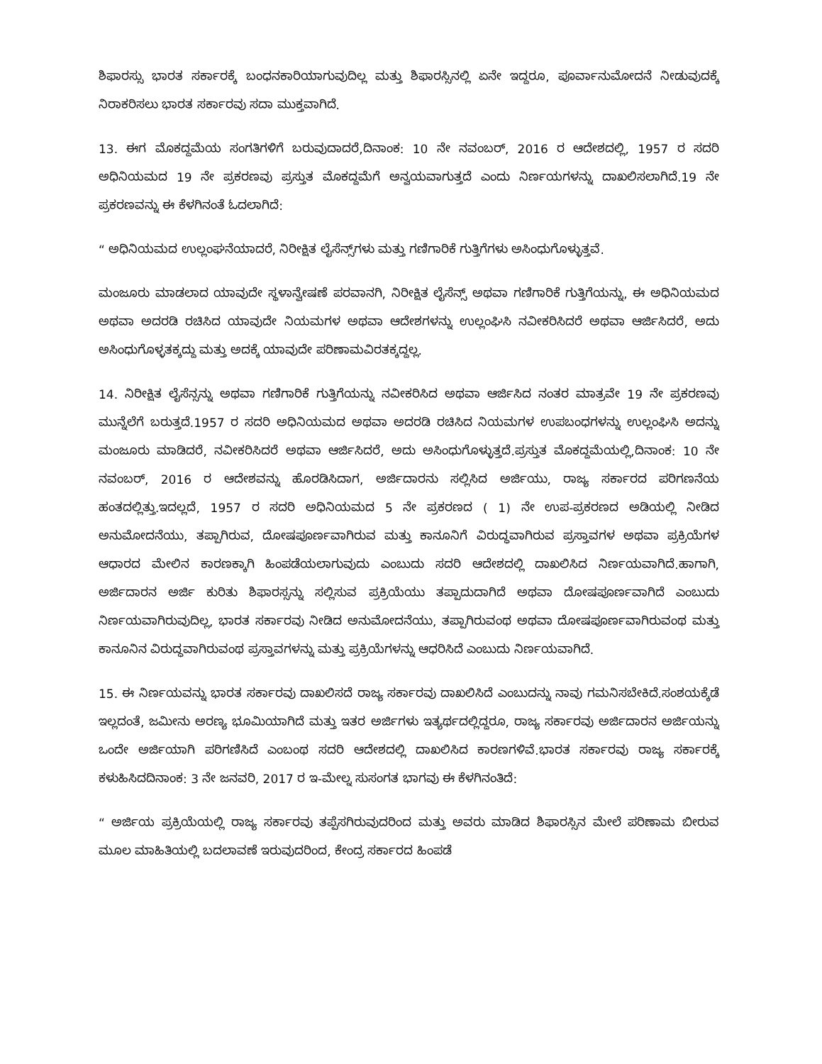ಶಿಫಾರಸ್ಸು ಭಾರತ ಸರ್ಕಾರಕ್ಕೆ ಬಂಧನಕಾರಿಯಾಗುವುದಿಲ್ಲ ಮತ್ತು ಶಿಫಾರಸ್ಸಿನಲ್ಲಿ ಏನೇ ಇದ್ದರೂ, ಪೂರ್ವಾನುಮೋದನೆ ನೀಡುವುದಕ್ಕೆ ನಿರಾಕರಿಸಲು ಭಾರತ ಸರ್ಕಾರವು ಸದಾ ಮುಕ್ತವಾಗಿದೆ.
13. ಈಗ ಮೊಕದ್ದಮೆಯ ಸಂಗತಿಗಳಿಗೆ ಬರುವುದಾದರೆ,ದಿನಾಂಕ: 10 ನೇ ನವಂಬರ್, 2016 ರ ಆದೇಶದಲ್ಲಿ, 1957 ರ ಸದರಿ ಅಧಿನಿಯಮದ 19 ನೇ ಪ್ರಕರಣವು ಪ್ರಸ್ತುತ ಮೊಕದ್ದಮೆಗೆ ಅನ್ವಯವಾಗುತ್ತದೆ ಎಂದು ನಿರ್ಣಯಗಳನ್ನು ದಾಖಲಿಸಲಾಗಿದೆ.19 ನೇ ಪ್ರಕರಣವನ್ನು ಈ ಕೆಳಗಿನಂತೆ ಓದಲಾಗಿದೆ:
“ ಅಧಿನಿಯಮದ ಉಲ್ಲಂಘನೆಯಾದರೆ, ನಿರೀಕ್ಷಿತ ಲೈಸೆನ್ಸ್‌ಗಳು ಮತ್ತು ಗಣಿಗಾರಿಕೆ ಗುತ್ತಿಗೆಗಳು ಅಸಿಂಧುಗೊಳ್ಳುತ್ತವೆ.
ಮಂಜೂರು ಮಾಡಲಾದ ಯಾವುದೇ ಸ್ಥಳಾನ್ವೇಷಣೆ ಪರವಾನಗಿ, ನಿರೀಕ್ಷಿತ ಲೈಸೆನ್ಸ್ ಅಥವಾ ಗಣಿಗಾರಿಕೆ ಗುತ್ತಿಗೆಯನ್ನು, ಈ ಅಧಿನಿಯಮದ ಅಥವಾ ಅದರಡಿ ರಚಿಸಿದ ಯಾವುದೇ ನಿಯಮಗಳ ಅಥವಾ ಆದೇಶಗಳನ್ನು ಉಲ್ಲಂಘಿಸಿ ನವೀಕರಿಸಿದರೆ ಅಥವಾ ಆರ್ಜಿಸಿದರೆ, ಅದು ಅಸಿಂಧುಗೊಳ್ಳತಕ್ಕದ್ದು ಮತ್ತು ಅದಕ್ಕೆ ಯಾವುದೇ ಪರಿಣಾಮವಿರತಕ್ಕದ್ದಲ್ಲ.
14. ನಿರೀಕ್ಷಿತ ಲೈಸೆನ್ಸನ್ನು ಅಥವಾ ಗಣಿಗಾರಿಕೆ ಗುತ್ತಿಗೆಯನ್ನು ನವೀಕರಿಸಿದ ಅಥವಾ ಆರ್ಜಿಸಿದ ನಂತರ ಮಾತ್ರವೇ 19 ನೇ ಪ್ರಕರಣವು ಮುನ್ನೆಲೆಗೆ ಬರುತ್ತದೆ.1957 ರ ಸದರಿ ಅಧಿನಿಯಮದ ಅಥವಾ ಅದರಡಿ ರಚಿಸಿದ ನಿಯಮಗಳ ಉಪಬಂಧಗಳನ್ನು ಉಲ್ಲಂಘಿಸಿ ಅದನ್ನು ಮಂಜೂರು ಮಾಡಿದರೆ, ನವೀಕರಿಸಿದರೆ ಅಥವಾ ಆರ್ಜಿಸಿದರೆ, ಅದು ಅಸಿಂಧುಗೊಳ್ಳುತ್ತದೆ.ಪ್ರಸ್ತುತ ಮೊಕದ್ದಮೆಯಲ್ಲಿ,ದಿನಾಂಕ: 10 ನೇ ನವಂಬರ್, 2016 ರ ಆದೇಶವನ್ನು ಹೊರಡಿಸಿದಾಗ, ಅರ್ಜಿದಾರನು ಸಲ್ಲಿಸಿದ ಅರ್ಜಿಯು, ರಾಜ್ಯ ಸರ್ಕಾರದ ಪರಿಗಣನೆಯ ಹಂತದಲ್ಲಿತ್ತು.ಇದಲ್ಲದೆ, 1957 ರ ಸದರಿ ಅಧಿನಿಯಮದ 5 ನೇ ಪ್ರಕರಣದ ( 1) ನೇ ಉಪ-ಪ್ರಕರಣದ ಅಡಿಯಲ್ಲಿ ನೀಡಿದ ಅನುಮೋದನೆಯು, ತಪ್ಪಾಗಿರುವ, ದೋಷಪೂರ್ಣವಾಗಿರುವ ಮತ್ತು ಕಾನೂನಿಗೆ ವಿರುದ್ಧವಾಗಿರುವ ಪ್ರಸ್ತಾವಗಳ ಅಥವಾ ಪ್ರಕ್ರಿಯೆಗಳ ಆಧಾರದ ಮೇಲಿನ ಕಾರಣಕ್ಕಾಗಿ ಹಿಂಪಡೆಯಲಾಗುವುದು ಎಂಬುದು ಸದರಿ ಆದೇಶದಲ್ಲಿ ದಾಖಲಿಸಿದ ನಿರ್ಣಯವಾಗಿದೆ.ಹಾಗಾಗಿ, ಅರ್ಜಿದಾರನ ಅರ್ಜಿ ಕುರಿತು ಶಿಫಾರಸ್ಸನ್ನು ಸಲ್ಲಿಸುವ ಪ್ರಕ್ರಿಯೆಯು ತಪ್ಪಾದುದಾಗಿದೆ ಅಥವಾ ದೋಷಪೂರ್ಣವಾಗಿದೆ ಎಂಬುದು ನಿರ್ಣಯವಾಗಿರುವುದಿಲ್ಲ, ಭಾರತ ಸರ್ಕಾರವು ನೀಡಿದ ಅನುಮೋದನೆಯು, ತಪ್ಪಾಗಿರುವಂಥ ಅಥವಾ ದೋಷಪೂರ್ಣವಾಗಿರುವಂಥ ಮತ್ತು ಕಾನೂನಿನ ವಿರುದ್ಧವಾಗಿರುವಂಥ ಪ್ರಸ್ತಾವಗಳನ್ನು ಮತ್ತು ಪ್ರಕ್ರಿಯೆಗಳನ್ನು ಆಧರಿಸಿದೆ ಎಂಬುದು ನಿರ್ಣಯವಾಗಿದೆ.
15. ಈ ನಿರ್ಣಯವನ್ನು ಭಾರತ ಸರ್ಕಾರವು ದಾಖಲಿಸದೆ ರಾಜ್ಯ ಸರ್ಕಾರವು ದಾಖಲಿಸಿದೆ ಎಂಬುದನ್ನು ನಾವು ಗಮನಿಸಬೇಕಿದೆ.ಸಂಶಯಕ್ಕೆಡೆ ಇಲ್ಲದಂತೆ, ಜಮೀನು ಅರಣ್ಯ ಭೂಮಿಯಾಗಿದೆ ಮತ್ತು ಇತರ ಅರ್ಜಿಗಳು ಇತ್ಯರ್ಥದಲ್ಲಿದ್ದರೂ, ರಾಜ್ಯ ಸರ್ಕಾರವು ಅರ್ಜಿದಾರನ ಅರ್ಜಿಯನ್ನು ಒಂದೇ ಅರ್ಜಿಯಾಗಿ ಪರಿಗಣಿಸಿದೆ ಎಂಬಂಥ ಸದರಿ ಆದೇಶದಲ್ಲಿ ದಾಖಲಿಸಿದ ಕಾರಣಗಳಿವೆ.ಭಾರತ ಸರ್ಕಾರವು ರಾಜ್ಯ ಸರ್ಕಾರಕ್ಕೆ ಕಳುಹಿಸಿದದಿನಾಂಕ: 3 ನೇ ಜನವರಿ, 2017 ರ ಇ-ಮೇಲ್ನ ಸುಸಂಗತ ಭಾಗವು ಈ ಕೆಳಗಿನಂತಿದೆ:
“ ಅರ್ಜಿಯ ಪ್ರಕ್ರಿಯೆಯಲ್ಲಿ ರಾಜ್ಯ ಸರ್ಕಾರವು ತಪ್ಪೆಸಗಿರುವುದರಿಂದ ಮತ್ತು ಅವರು ಮಾಡಿದ ಶಿಫಾರಸ್ಸಿನ ಮೇಲೆ ಪರಿಣಾಮ ಬೀರುವ ಮೂಲ ಮಾಹಿತಿಯಲ್ಲಿ ಬದಲಾವಣೆ ಇರುವುದರಿಂದ, ಕೇಂದ್ರ ಸರ್ಕಾರದ ಹಿಂಪಡೆ